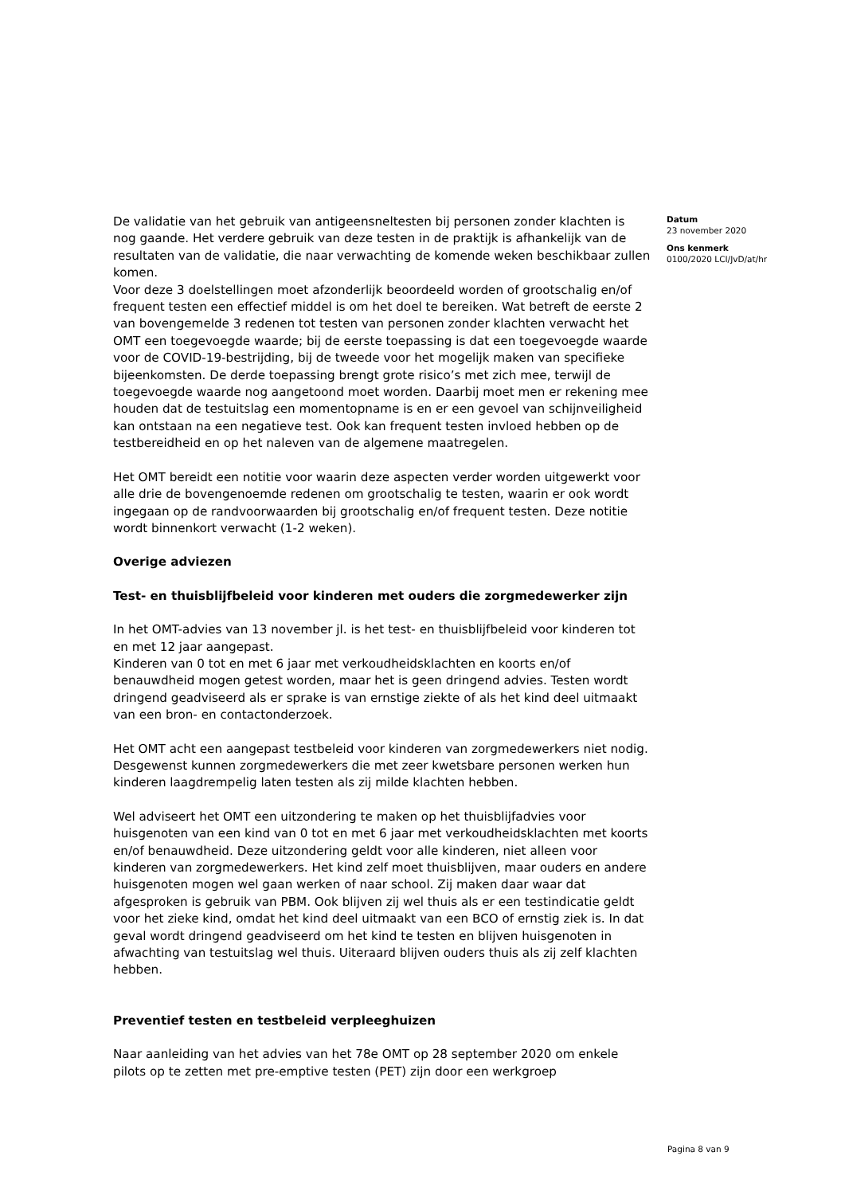De validatie van het gebruik van antigeensneltesten bij personen zonder klachten is nog gaande. Het verdere gebruik van deze testen in de praktijk is afhankelijk van de resultaten van de validatie, die naar verwachting de komende weken beschikbaar zullen komen.
Voor deze 3 doelstellingen moet afzonderlijk beoordeeld worden of grootschalig en/of frequent testen een effectief middel is om het doel te bereiken. Wat betreft de eerste 2 van bovengemelde 3 redenen tot testen van personen zonder klachten verwacht het OMT een toegevoegde waarde; bij de eerste toepassing is dat een toegevoegde waarde voor de COVID-19-bestrijding, bij de tweede voor het mogelijk maken van specifieke bijeenkomsten. De derde toepassing brengt grote risico’s met zich mee, terwijl de toegevoegde waarde nog aangetoond moet worden. Daarbij moet men er rekening mee houden dat de testuitslag een momentopname is en er een gevoel van schijnveiligheid kan ontstaan na een negatieve test. Ook kan frequent testen invloed hebben op de testbereidheid en op het naleven van de algemene maatregelen.
Het OMT bereidt een notitie voor waarin deze aspecten verder worden uitgewerkt voor alle drie de bovengenoemde redenen om grootschalig te testen, waarin er ook wordt ingegaan op de randvoorwaarden bij grootschalig en/of frequent testen. Deze notitie wordt binnenkort verwacht (1-2 weken).
Overige adviezen
Test- en thuisblijfbeleid voor kinderen met ouders die zorgmedewerker zijn
In het OMT-advies van 13 november jl. is het test- en thuisblijfbeleid voor kinderen tot en met 12 jaar aangepast.
Kinderen van 0 tot en met 6 jaar met verkoudheidsklachten en koorts en/of benauwdheid mogen getest worden, maar het is geen dringend advies. Testen wordt dringend geadviseerd als er sprake is van ernstige ziekte of als het kind deel uitmaakt van een bron- en contactonderzoek.
Het OMT acht een aangepast testbeleid voor kinderen van zorgmedewerkers niet nodig. Desgewenst kunnen zorgmedewerkers die met zeer kwetsbare personen werken hun kinderen laagdrempelig laten testen als zij milde klachten hebben.
Wel adviseert het OMT een uitzondering te maken op het thuisblijfadvies voor huisgenoten van een kind van 0 tot en met 6 jaar met verkoudheidsklachten met koorts en/of benauwdheid. Deze uitzondering geldt voor alle kinderen, niet alleen voor kinderen van zorgmedewerkers. Het kind zelf moet thuisblijven, maar ouders en andere huisgenoten mogen wel gaan werken of naar school. Zij maken daar waar dat afgesproken is gebruik van PBM. Ook blijven zij wel thuis als er een testindicatie geldt voor het zieke kind, omdat het kind deel uitmaakt van een BCO of ernstig ziek is. In dat geval wordt dringend geadviseerd om het kind te testen en blijven huisgenoten in afwachting van testuitslag wel thuis. Uiteraard blijven ouders thuis als zij zelf klachten hebben.
Preventief testen en testbeleid verpleeghuizen
Naar aanleiding van het advies van het 78e OMT op 28 september 2020 om enkele pilots op te zetten met pre-emptive testen (PET) zijn door een werkgroep
Datum
23 november 2020
Ons kenmerk
0100/2020 LCI/JvD/at/hr
Pagina 8 van 9